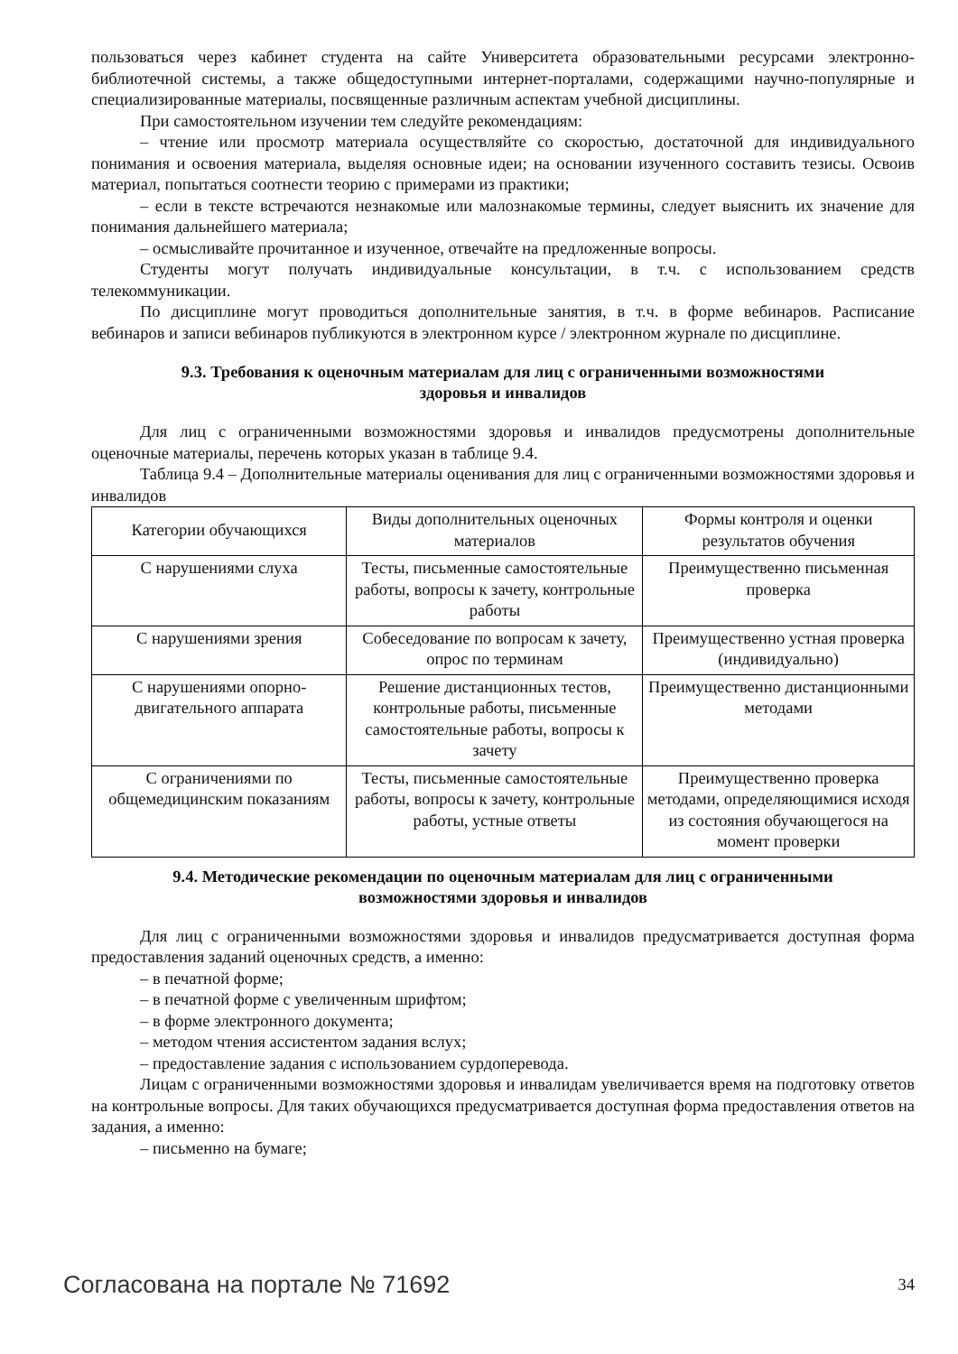пользоваться через кабинет студента на сайте Университета образовательными ресурсами электронно-библиотечной системы, а также общедоступными интернет-порталами, содержащими научно-популярные и специализированные материалы, посвященные различным аспектам учебной дисциплины.
При самостоятельном изучении тем следуйте рекомендациям:
– чтение или просмотр материала осуществляйте со скоростью, достаточной для индивидуального понимания и освоения материала, выделяя основные идеи; на основании изученного составить тезисы. Освоив материал, попытаться соотнести теорию с примерами из практики;
– если в тексте встречаются незнакомые или малознакомые термины, следует выяснить их значение для понимания дальнейшего материала;
– осмысливайте прочитанное и изученное, отвечайте на предложенные вопросы.
Студенты могут получать индивидуальные консультации, в т.ч. с использованием средств телекоммуникации.
По дисциплине могут проводиться дополнительные занятия, в т.ч. в форме вебинаров. Расписание вебинаров и записи вебинаров публикуются в электронном курсе / электронном журнале по дисциплине.
9.3. Требования к оценочным материалам для лиц с ограниченными возможностями
здоровья и инвалидов
Для лиц с ограниченными возможностями здоровья и инвалидов предусмотрены дополнительные оценочные материалы, перечень которых указан в таблице 9.4.
Таблица 9.4 – Дополнительные материалы оценивания для лиц с ограниченными возможностями здоровья и инвалидов
| Категории обучающихся | Виды дополнительных оценочных материалов | Формы контроля и оценки результатов обучения |
| С нарушениями слуха | Тесты, письменные самостоятельные работы, вопросы к зачету, контрольные работы | Преимущественно письменная проверка |
| С нарушениями зрения | Собеседование по вопросам к зачету, опрос по терминам | Преимущественно устная проверка (индивидуально) |
| С нарушениями опорно-двигательного аппарата | Решение дистанционных тестов, контрольные работы, письменные самостоятельные работы, вопросы к зачету | Преимущественно дистанционными методами |
| С ограничениями по общемедицинским показаниям | Тесты, письменные самостоятельные работы, вопросы к зачету, контрольные работы, устные ответы | Преимущественно проверка методами, определяющимися исходя из состояния обучающегося на момент проверки |
9.4. Методические рекомендации по оценочным материалам для лиц с ограниченными
возможностями здоровья и инвалидов
Для лиц с ограниченными возможностями здоровья и инвалидов предусматривается доступная форма предоставления заданий оценочных средств, а именно:
– в печатной форме;
– в печатной форме с увеличенным шрифтом;
– в форме электронного документа;
– методом чтения ассистентом задания вслух;
– предоставление задания с использованием сурдоперевода.
Лицам с ограниченными возможностями здоровья и инвалидам увеличивается время на подготовку ответов на контрольные вопросы. Для таких обучающихся предусматривается доступная форма предоставления ответов на задания, а именно:
– письменно на бумаге;
Согласована на портале № 71692 34